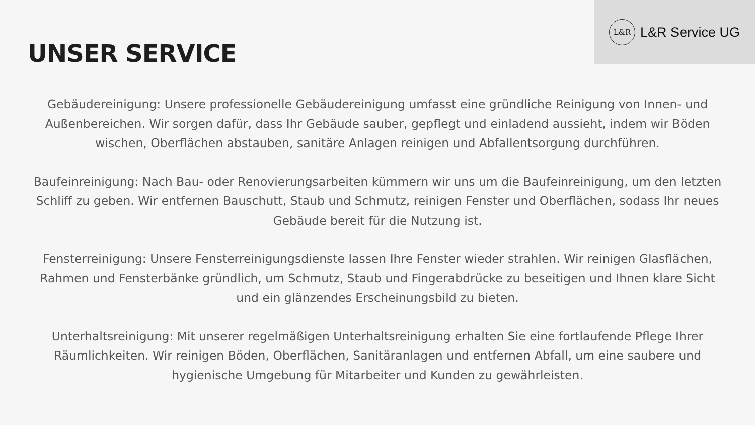UNSER SERVICE
L&R
L&R Service UG
Gebäudereinigung: Unsere professionelle Gebäudereinigung umfasst eine gründliche Reinigung von Innen- und Außenbereichen. Wir sorgen dafür, dass Ihr Gebäude sauber, gepflegt und einladend aussieht, indem wir Böden wischen, Oberflächen abstauben, sanitäre Anlagen reinigen und Abfallentsorgung durchführen.
Baufeinreinigung: Nach Bau- oder Renovierungsarbeiten kümmern wir uns um die Baufeinreinigung, um den letzten Schliff zu geben. Wir entfernen Bauschutt, Staub und Schmutz, reinigen Fenster und Oberflächen, sodass Ihr neues Gebäude bereit für die Nutzung ist.
Fensterreinigung: Unsere Fensterreinigungsdienste lassen Ihre Fenster wieder strahlen. Wir reinigen Glasflächen, Rahmen und Fensterbänke gründlich, um Schmutz, Staub und Fingerabdrücke zu beseitigen und Ihnen klare Sicht und ein glänzendes Erscheinungsbild zu bieten.
Unterhaltsreinigung: Mit unserer regelmäßigen Unterhaltsreinigung erhalten Sie eine fortlaufende Pflege Ihrer Räumlichkeiten. Wir reinigen Böden, Oberflächen, Sanitäranlagen und entfernen Abfall, um eine saubere und hygienische Umgebung für Mitarbeiter und Kunden zu gewährleisten.